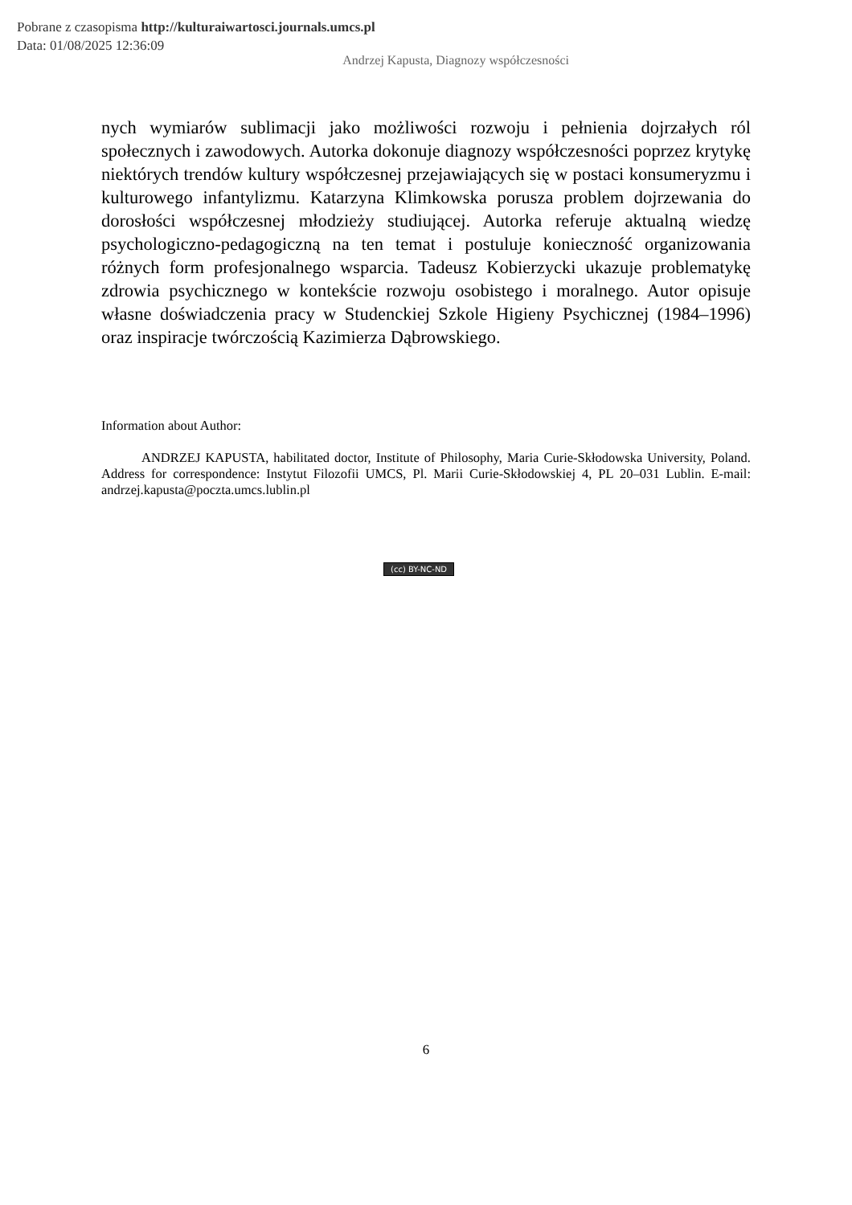Pobrane z czasopisma http://kulturaiwartosci.journals.umcs.pl
Data: 01/08/2025 12:36:09
Andrzej Kapusta, Diagnozy współczesności
nych wymiarów sublimacji jako możliwości rozwoju i pełnienia dojrzałych ról społecznych i zawodowych. Autorka dokonuje diagnozy współczesności po­przez krytykę niektórych trendów kultury współczesnej przejawiających się w postaci konsumeryzmu i kulturowego infantylizmu. Katarzyna Klimkowska po­rusza problem dojrzewania do dorosłości współczesnej młodzieży studiującej. Autorka referuje aktualną wiedzę psychologiczno-pedagogiczną na ten temat i postuluje konieczność organizowania różnych form profesjonalnego wsparcia. Tadeusz Kobierzycki ukazuje problematykę zdrowia psychicznego w kontekście rozwoju osobistego i moralnego. Autor opisuje własne doświadczenia pracy w Studenckiej Szkole Higieny Psychicznej (1984–1996) oraz inspiracje twórczo­ścią Kazimierza Dąbrowskiego.
Information about Author:
ANDRZEJ KAPUSTA, habilitated doctor, Institute of Philosophy, Maria Curie-Skłodowska University, Poland. Address for correspondence: Instytut Filozofii UMCS, Pl. Marii Curie-Skło­dowskiej 4, PL 20–031 Lublin. E-mail: andrzej.kapusta@poczta.umcs.lublin.pl
(cc) BY-NC-ND
6